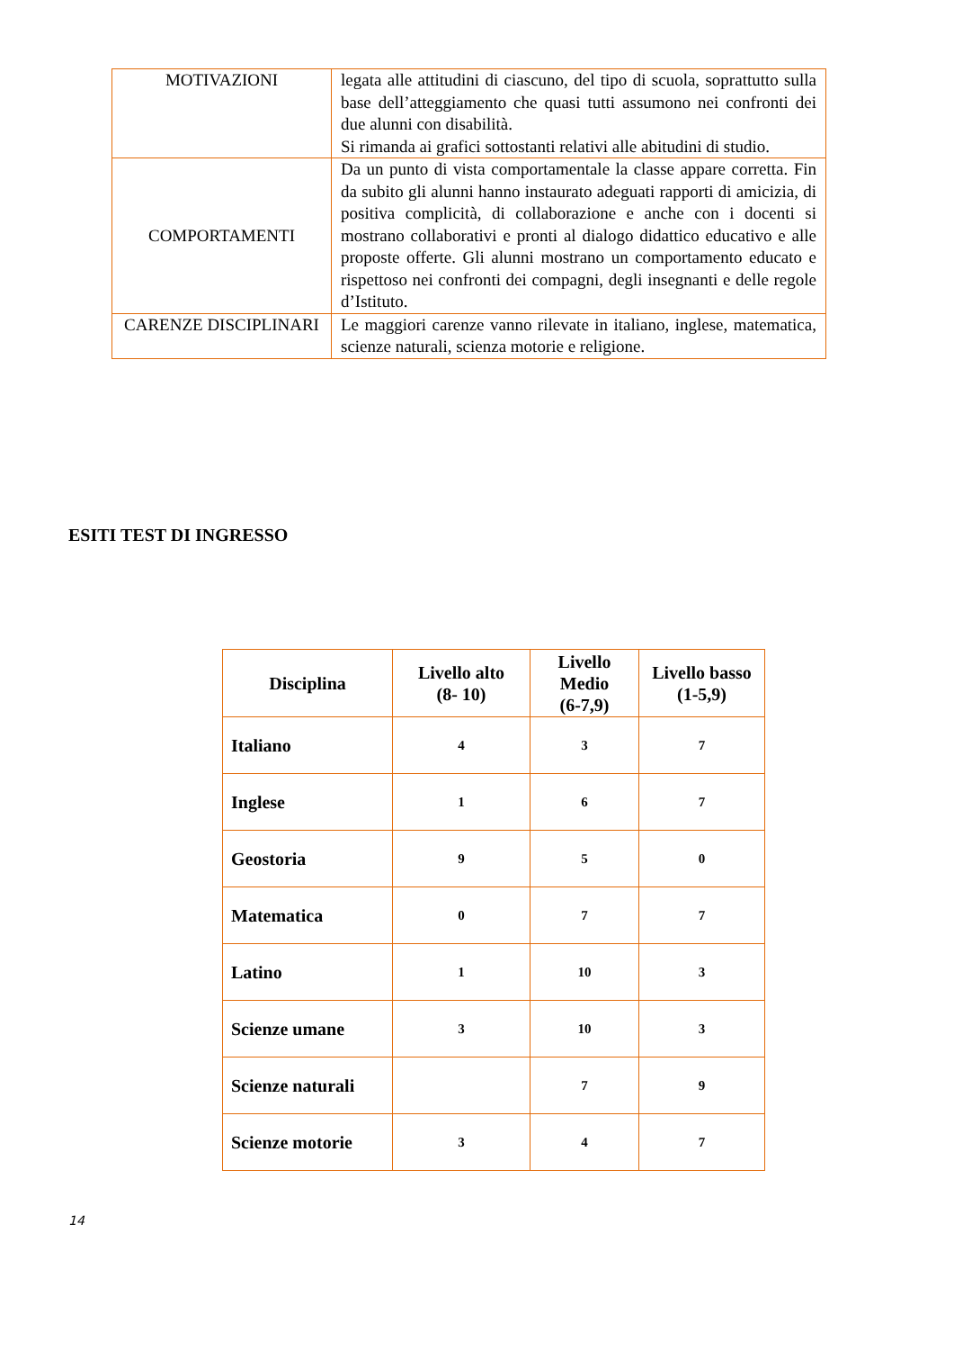| MOTIVAZIONI | legata alle attitudini di ciascuno, del tipo di scuola, soprattutto sulla base dell’atteggiamento che quasi tutti assumono nei confronti dei due alunni con disabilità. Si rimanda ai grafici sottostanti relativi alle abitudini di studio. |
| COMPORTAMENTI | Da un punto di vista comportamentale la classe appare corretta. Fin da subito gli alunni hanno instaurato adeguati rapporti di amicizia, di positiva complicità, di collaborazione e anche con i docenti si mostrano collaborativi e pronti al dialogo didattico educativo e alle proposte offerte. Gli alunni mostrano un comportamento educato e rispettoso nei confronti dei compagni, degli insegnanti e delle regole d’Istituto. |
| CARENZE DISCIPLINARI | Le maggiori carenze vanno rilevate in italiano, inglese, matematica, scienze naturali, scienza motorie e religione. |
ESITI TEST DI INGRESSO
| Disciplina | Livello alto (8- 10) | Livello Medio (6-7,9) | Livello basso (1-5,9) |
| --- | --- | --- | --- |
| Italiano | 4 | 3 | 7 |
| Inglese | 1 | 6 | 7 |
| Geostoria | 9 | 5 | 0 |
| Matematica | 0 | 7 | 7 |
| Latino | 1 | 10 | 3 |
| Scienze umane | 3 | 10 | 3 |
| Scienze naturali | | 7 | 9 |
| Scienze motorie | 3 | 4 | 7 |
14